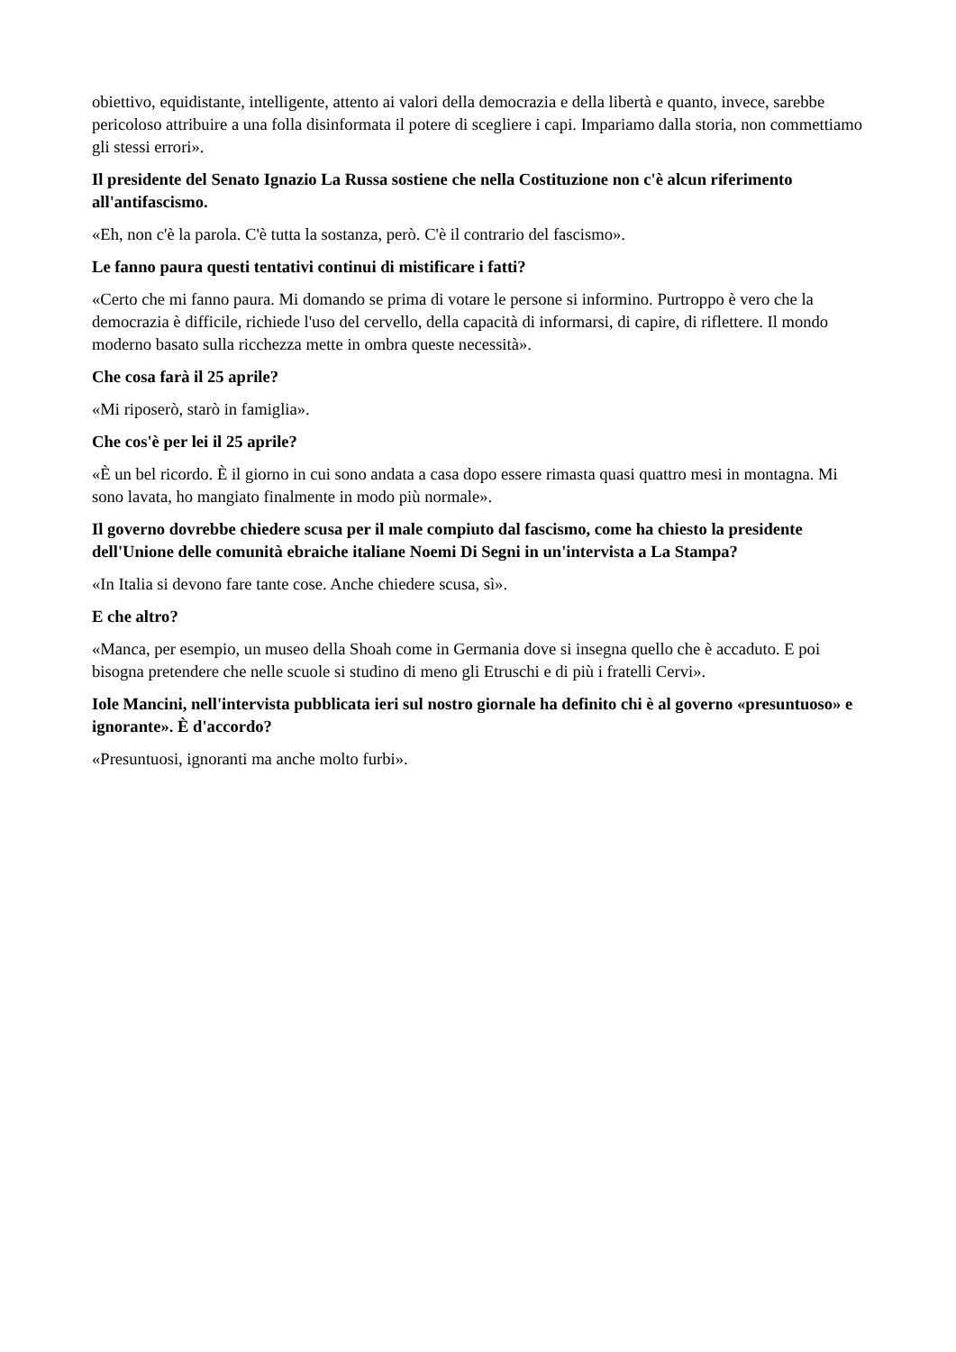obiettivo, equidistante, intelligente, attento ai valori della democrazia e della libertà e quanto, invece, sarebbe pericoloso attribuire a una folla disinformata il potere di scegliere i capi. Impariamo dalla storia, non commettiamo gli stessi errori».
Il presidente del Senato Ignazio La Russa sostiene che nella Costituzione non c'è alcun riferimento all'antifascismo.
«Eh, non c'è la parola. C'è tutta la sostanza, però. C'è il contrario del fascismo».
Le fanno paura questi tentativi continui di mistificare i fatti?
«Certo che mi fanno paura. Mi domando se prima di votare le persone si informino. Purtroppo è vero che la democrazia è difficile, richiede l'uso del cervello, della capacità di informarsi, di capire, di riflettere. Il mondo moderno basato sulla ricchezza mette in ombra queste necessità».
Che cosa farà il 25 aprile?
«Mi riposerò, starò in famiglia».
Che cos'è per lei il 25 aprile?
«È un bel ricordo. È il giorno in cui sono andata a casa dopo essere rimasta quasi quattro mesi in montagna. Mi sono lavata, ho mangiato finalmente in modo più normale».
Il governo dovrebbe chiedere scusa per il male compiuto dal fascismo, come ha chiesto la presidente dell'Unione delle comunità ebraiche italiane Noemi Di Segni in un'intervista a La Stampa?
«In Italia si devono fare tante cose. Anche chiedere scusa, sì».
E che altro?
«Manca, per esempio, un museo della Shoah come in Germania dove si insegna quello che è accaduto. E poi bisogna pretendere che nelle scuole si studino di meno gli Etruschi e di più i fratelli Cervi».
Iole Mancini, nell'intervista pubblicata ieri sul nostro giornale ha definito chi è al governo «presuntuoso» e ignorante». È d'accordo?
«Presuntuosi, ignoranti ma anche molto furbi».